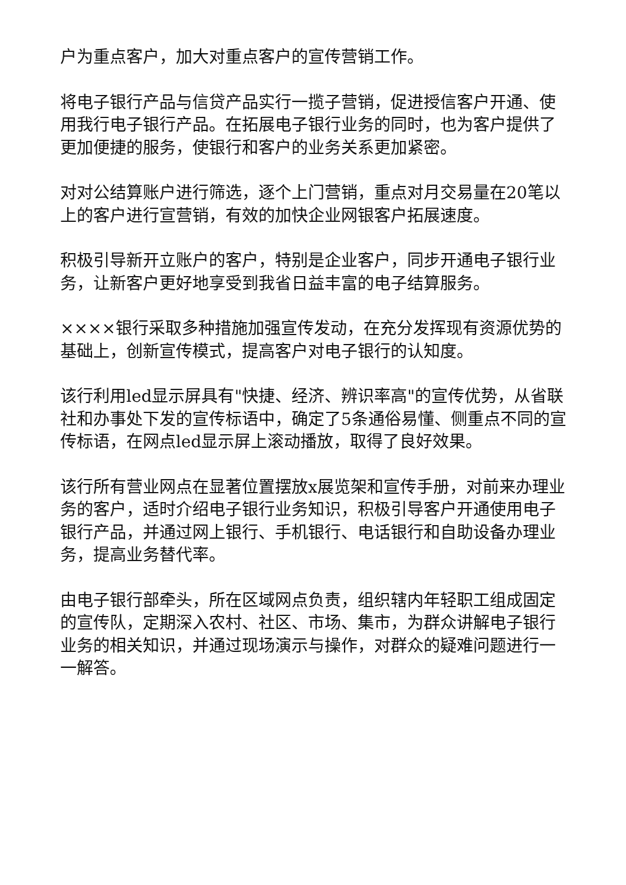户为重点客户，加大对重点客户的宣传营销工作。
将电子银行产品与信贷产品实行一揽子营销，促进授信客户开通、使用我行电子银行产品。在拓展电子银行业务的同时，也为客户提供了更加便捷的服务，使银行和客户的业务关系更加紧密。
对对公结算账户进行筛选，逐个上门营销，重点对月交易量在20笔以上的客户进行宣营销，有效的加快企业网银客户拓展速度。
积极引导新开立账户的客户，特别是企业客户，同步开通电子银行业务，让新客户更好地享受到我省日益丰富的电子结算服务。
××××银行采取多种措施加强宣传发动，在充分发挥现有资源优势的基础上，创新宣传模式，提高客户对电子银行的认知度。
该行利用led显示屏具有"快捷、经济、辨识率高"的宣传优势，从省联社和办事处下发的宣传标语中，确定了5条通俗易懂、侧重点不同的宣传标语，在网点led显示屏上滚动播放，取得了良好效果。
该行所有营业网点在显著位置摆放x展览架和宣传手册，对前来办理业务的客户，适时介绍电子银行业务知识，积极引导客户开通使用电子银行产品，并通过网上银行、手机银行、电话银行和自助设备办理业务，提高业务替代率。
由电子银行部牵头，所在区域网点负责，组织辖内年轻职工组成固定的宣传队，定期深入农村、社区、市场、集市，为群众讲解电子银行业务的相关知识，并通过现场演示与操作，对群众的疑难问题进行一一解答。